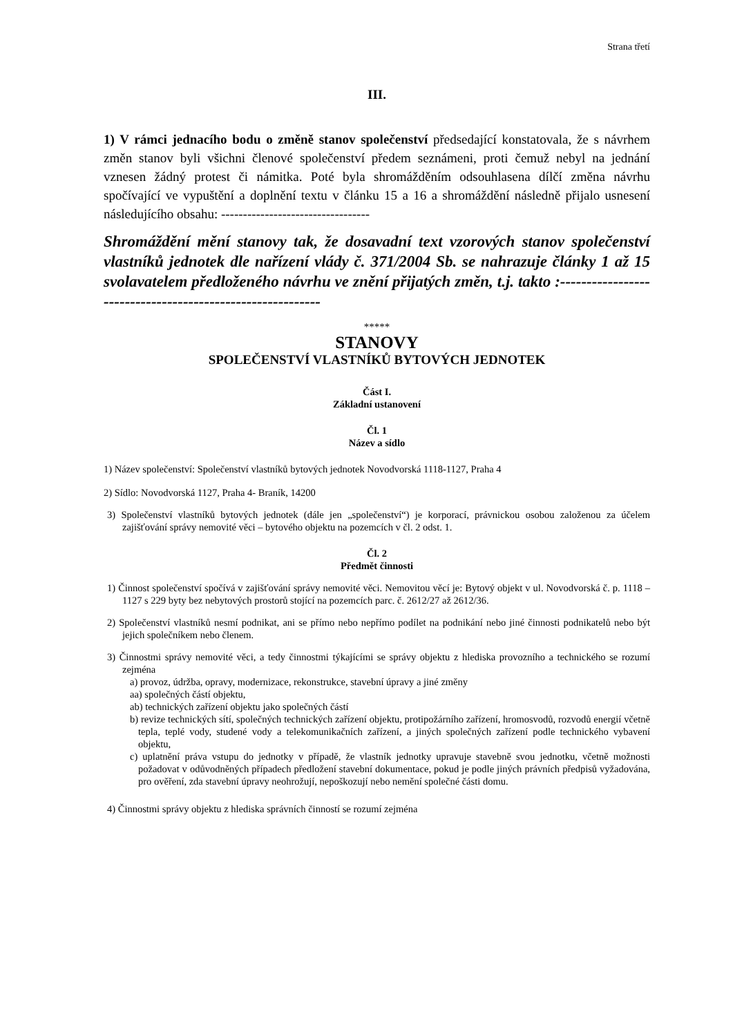Strana třetí
III.
1) V rámci jednacího bodu o změně stanov společenství předsedající konstatovala, že s návrhem změn stanov byli všichni členové společenství předem seznámeni, proti čemuž nebyl na jednání vznesen žádný protest či námitka. Poté byla shromážděním odsouhlasena dílčí změna návrhu spočívající ve vypuštění a doplnění textu v článku 15 a 16 a shromáždění následně přijalo usnesení následujícího obsahu: ----------------------------------
Shromáždění mění stanovy tak, že dosavadní text vzorových stanov společenství vlastníků jednotek dle nařízení vlády č. 371/2004 Sb. se nahrazuje články 1 až 15 svolavatelem předloženého návrhu ve znění přijatých změn, t.j. takto :----------------------------------------------------------
*****
STANOVY
SPOLEČENSTVÍ VLASTNÍKŮ BYTOVÝCH JEDNOTEK
Část I.
Základní ustanovení
Čl. 1
Název a sídlo
1) Název společenství: Společenství vlastníků bytových jednotek Novodvorská 1118-1127, Praha 4
2) Sídlo: Novodvorská 1127, Praha 4- Braník, 14200
3) Společenství vlastníků bytových jednotek (dále jen „společenství“) je korporací, právnickou osobou založenou za účelem zajišťování správy nemovité věci – bytového objektu na pozemcích v čl. 2 odst. 1.
Čl. 2
Předmět činnosti
1) Činnost společenství spočívá v zajišťování správy nemovité věci. Nemovitou věcí je: Bytový objekt v ul. Novodvorská č. p. 1118 – 1127 s 229 byty bez nebytových prostorů stojící na pozemcích parc. č. 2612/27 až 2612/36.
2) Společenství vlastníků nesmí podnikat, ani se přímo nebo nepřímo podílet na podnikání nebo jiné činnosti podnikatelů nebo být jejich společníkem nebo členem.
3) Činnostmi správy nemovité věci, a tedy činnostmi týkajícími se správy objektu z hlediska provozního a technického se rozumí zejména
a) provoz, údržba, opravy, modernizace, rekonstrukce, stavební úpravy a jiné změny
aa) společných částí objektu,
ab) technických zařízení objektu jako společných částí
b) revize technických sítí, společných technických zařízení objektu, protipožárního zařízení, hromosvodů, rozvodů energií včetně tepla, teplé vody, studené vody a telekomunikačních zařízení, a jiných společných zařízení podle technického vybavení objektu,
c) uplatnění práva vstupu do jednotky v případě, že vlastník jednotky upravuje stavebně svou jednotku, včetně možnosti požadovat v odůvodněných případech předložení stavební dokumentace, pokud je podle jiných právních předpisů vyžadována, pro ověření, zda stavební úpravy neohrožují, nepoškozují nebo nemění společné části domu.
4) Činnostmi správy objektu z hlediska správních činností se rozumí zejména